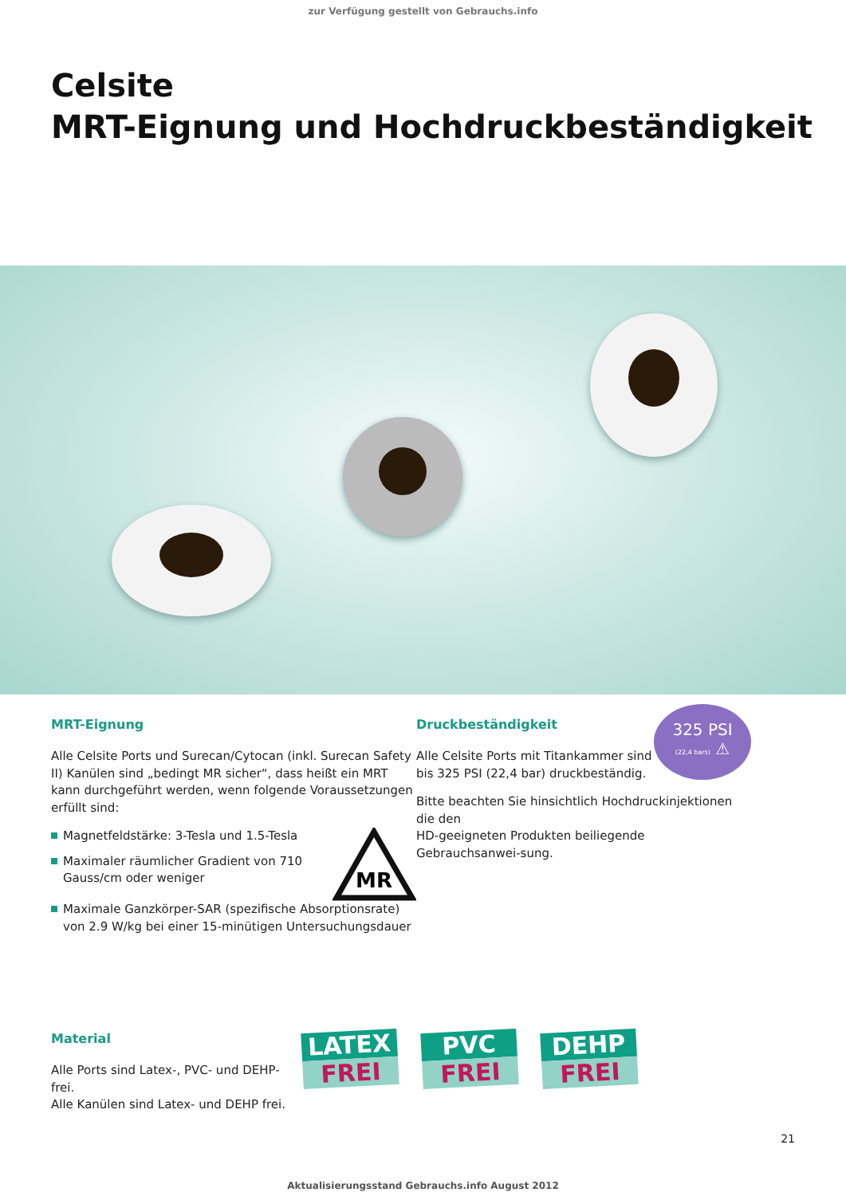zur Verfügung gestellt von Gebrauchs.info
Celsite
MRT-Eignung und Hochdruckbeständigkeit
MRT-Eignung
Alle Celsite Ports und Surecan/Cytocan (inkl. Surecan Safety II) Kanülen sind „bedingt MR sicher“, dass heißt ein MRT kann durchgeführt werden, wenn folgende Voraussetzungen erfüllt sind:
Magnetfeldstärke: 3-Tesla und 1.5-Tesla
Maximaler räumlicher Gradient von 710 Gauss/cm oder weniger
MR
Maximale Ganzkörper-SAR (spezifische Absorptionsrate) von 2.9 W/kg bei einer 15-minütigen Untersuchungsdauer
Druckbeständigkeit
Alle Celsite Ports mit Titankammer sind bis 325 PSI (22,4 bar) druckbeständig.
325 PSI
(22,4 bars) ⚠
Bitte beachten Sie hinsichtlich Hochdruckinjektionen die den
HD-geeigneten Produkten beiliegende Gebrauchsanwei-sung.
Material
Alle Ports sind Latex-, PVC- und DEHP-frei.
Alle Kanülen sind Latex- und DEHP frei.
LATEX
FREI
PVC
FREI
DEHP
FREI
21
Aktualisierungsstand Gebrauchs.info August 2012